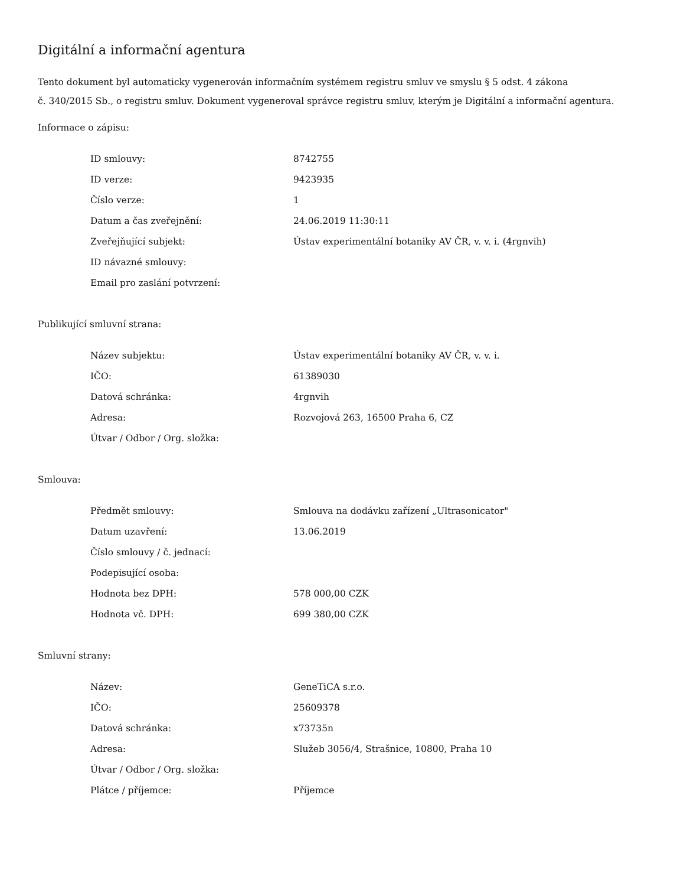Digitální a informační agentura
Tento dokument byl automaticky vygenerován informačním systémem registru smluv ve smyslu § 5 odst. 4 zákona
č. 340/2015 Sb., o registru smluv. Dokument vygeneroval správce registru smluv, kterým je Digitální a informační agentura.
Informace o zápisu:
| ID smlouvy: | 8742755 |
| ID verze: | 9423935 |
| Číslo verze: | 1 |
| Datum a čas zveřejnění: | 24.06.2019 11:30:11 |
| Zveřejňující subjekt: | Ústav experimentální botaniky AV ČR, v. v. i. (4rgnvih) |
| ID návazné smlouvy: | |
| Email pro zaslání potvrzení: | |
Publikující smluvní strana:
| Název subjektu: | Ústav experimentální botaniky AV ČR, v. v. i. |
| IČO: | 61389030 |
| Datová schránka: | 4rgnvih |
| Adresa: | Rozvojová 263, 16500 Praha 6, CZ |
| Útvar / Odbor / Org. složka: | |
Smlouva:
| Předmět smlouvy: | Smlouva na dodávku zařízení „Ultrasonicator" |
| Datum uzavření: | 13.06.2019 |
| Číslo smlouvy / č. jednací: | |
| Podepisující osoba: | |
| Hodnota bez DPH: | 578 000,00 CZK |
| Hodnota vč. DPH: | 699 380,00 CZK |
Smluvní strany:
| Název: | GeneTiCA s.r.o. |
| IČO: | 25609378 |
| Datová schránka: | x73735n |
| Adresa: | Služeb 3056/4, Strašnice, 10800, Praha 10 |
| Útvar / Odbor / Org. složka: | |
| Plátce / příjemce: | Příjemce |